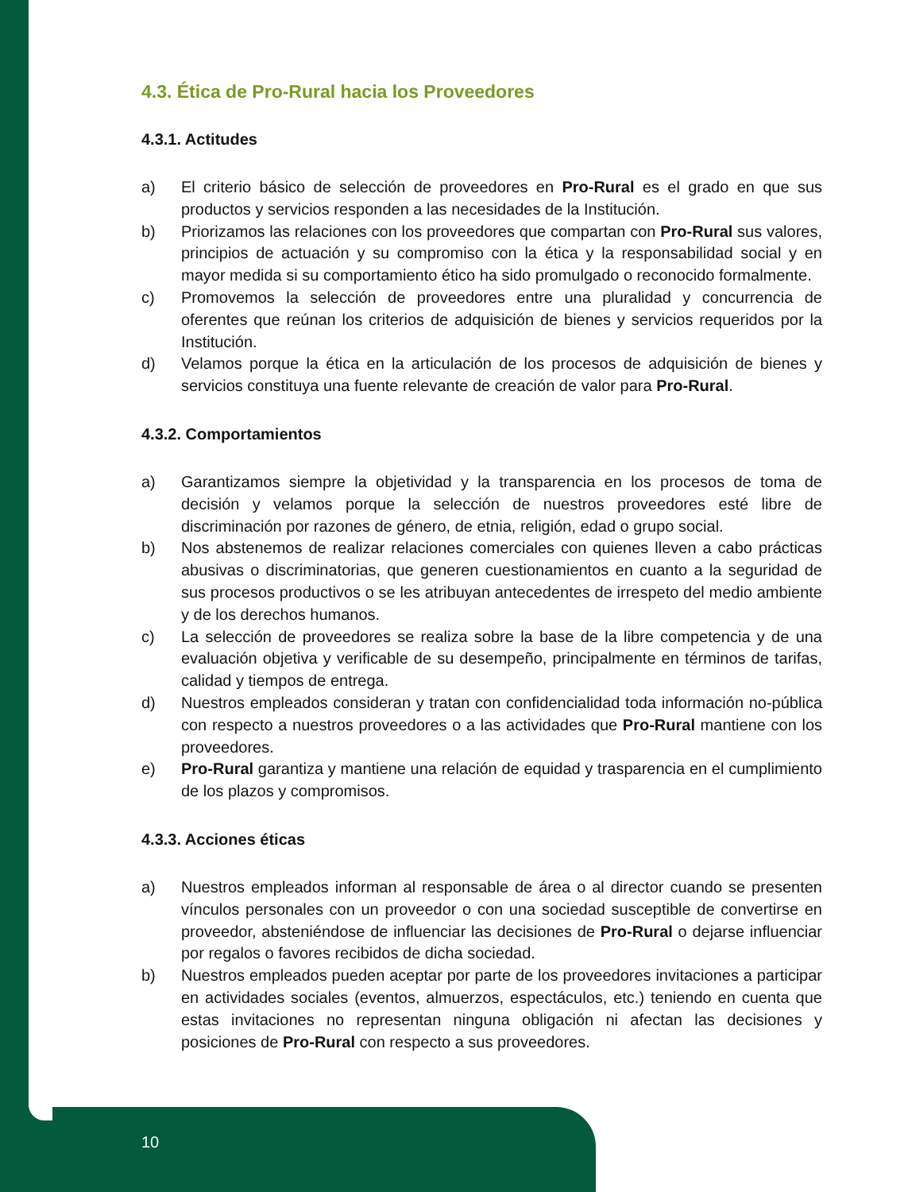4.3. Ética de Pro-Rural hacia los Proveedores
4.3.1. Actitudes
a) El criterio básico de selección de proveedores en Pro-Rural es el grado en que sus productos y servicios responden a las necesidades de la Institución.
b) Priorizamos las relaciones con los proveedores que compartan con Pro-Rural sus valores, principios de actuación y su compromiso con la ética y la responsabilidad social y en mayor medida si su comportamiento ético ha sido promulgado o reconocido formalmente.
c) Promovemos la selección de proveedores entre una pluralidad y concurrencia de oferentes que reúnan los criterios de adquisición de bienes y servicios requeridos por la Institución.
d) Velamos porque la ética en la articulación de los procesos de adquisición de bienes y servicios constituya una fuente relevante de creación de valor para Pro-Rural.
4.3.2. Comportamientos
a) Garantizamos siempre la objetividad y la transparencia en los procesos de toma de decisión y velamos porque la selección de nuestros proveedores esté libre de discriminación por razones de género, de etnia, religión, edad o grupo social.
b) Nos abstenemos de realizar relaciones comerciales con quienes lleven a cabo prácticas abusivas o discriminatorias, que generen cuestionamientos en cuanto a la seguridad de sus procesos productivos o se les atribuyan antecedentes de irrespeto del medio ambiente y de los derechos humanos.
c) La selección de proveedores se realiza sobre la base de la libre competencia y de una evaluación objetiva y verificable de su desempeño, principalmente en términos de tarifas, calidad y tiempos de entrega.
d) Nuestros empleados consideran y tratan con confidencialidad toda información no-pública con respecto a nuestros proveedores o a las actividades que Pro-Rural mantiene con los proveedores.
e) Pro-Rural garantiza y mantiene una relación de equidad y trasparencia en el cumplimiento de los plazos y compromisos.
4.3.3. Acciones éticas
a) Nuestros empleados informan al responsable de área o al director cuando se presenten vínculos personales con un proveedor o con una sociedad susceptible de convertirse en proveedor, absteniéndose de influenciar las decisiones de Pro-Rural o dejarse influenciar por regalos o favores recibidos de dicha sociedad.
b) Nuestros empleados pueden aceptar por parte de los proveedores invitaciones a participar en actividades sociales (eventos, almuerzos, espectáculos, etc.) teniendo en cuenta que estas invitaciones no representan ninguna obligación ni afectan las decisiones y posiciones de Pro-Rural con respecto a sus proveedores.
10